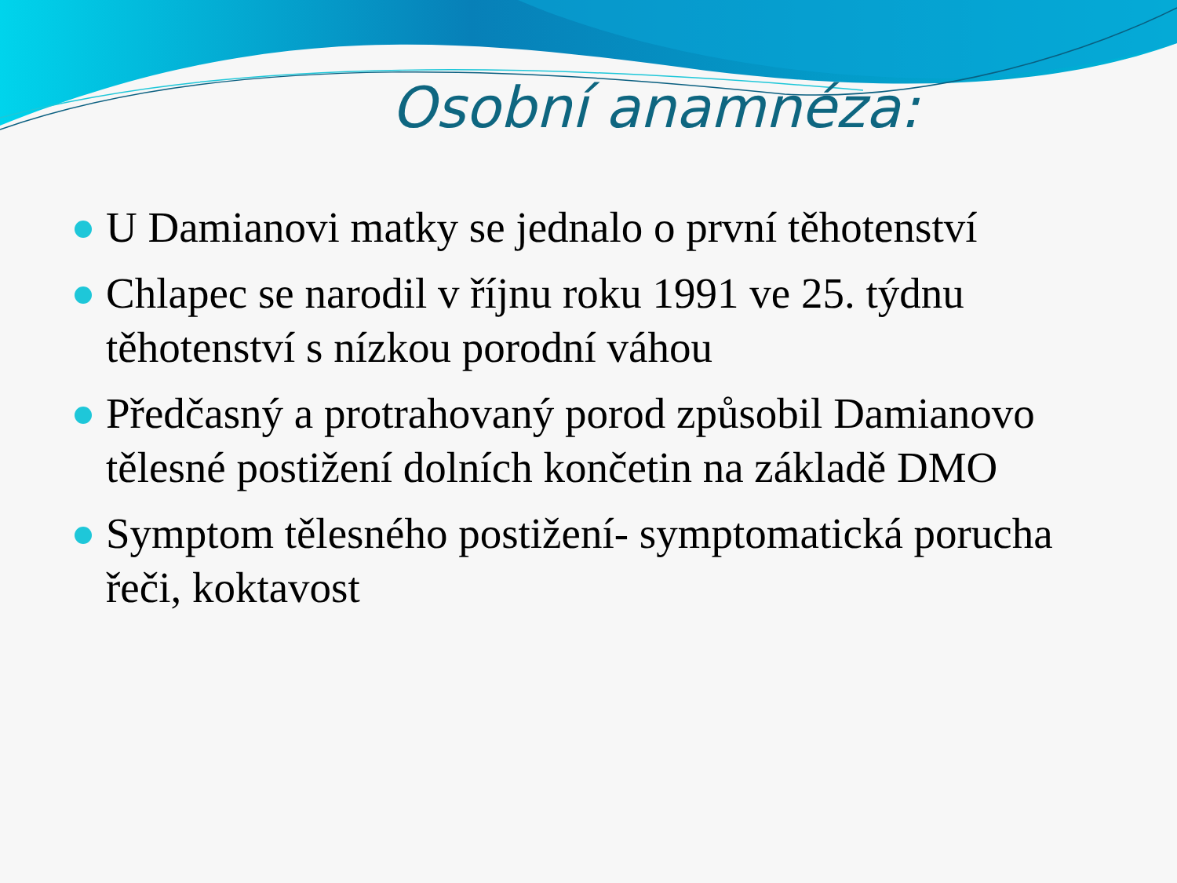Osobní anamnéza:
U Damianovi matky se jednalo o první těhotenství
Chlapec se narodil v říjnu roku 1991 ve 25. týdnu těhotenství s nízkou porodní váhou
Předčasný a protrahovaný porod způsobil Damianovo tělesné postižení dolních končetin na základě DMO
Symptom tělesného postižení- symptomatická porucha řeči, koktavost